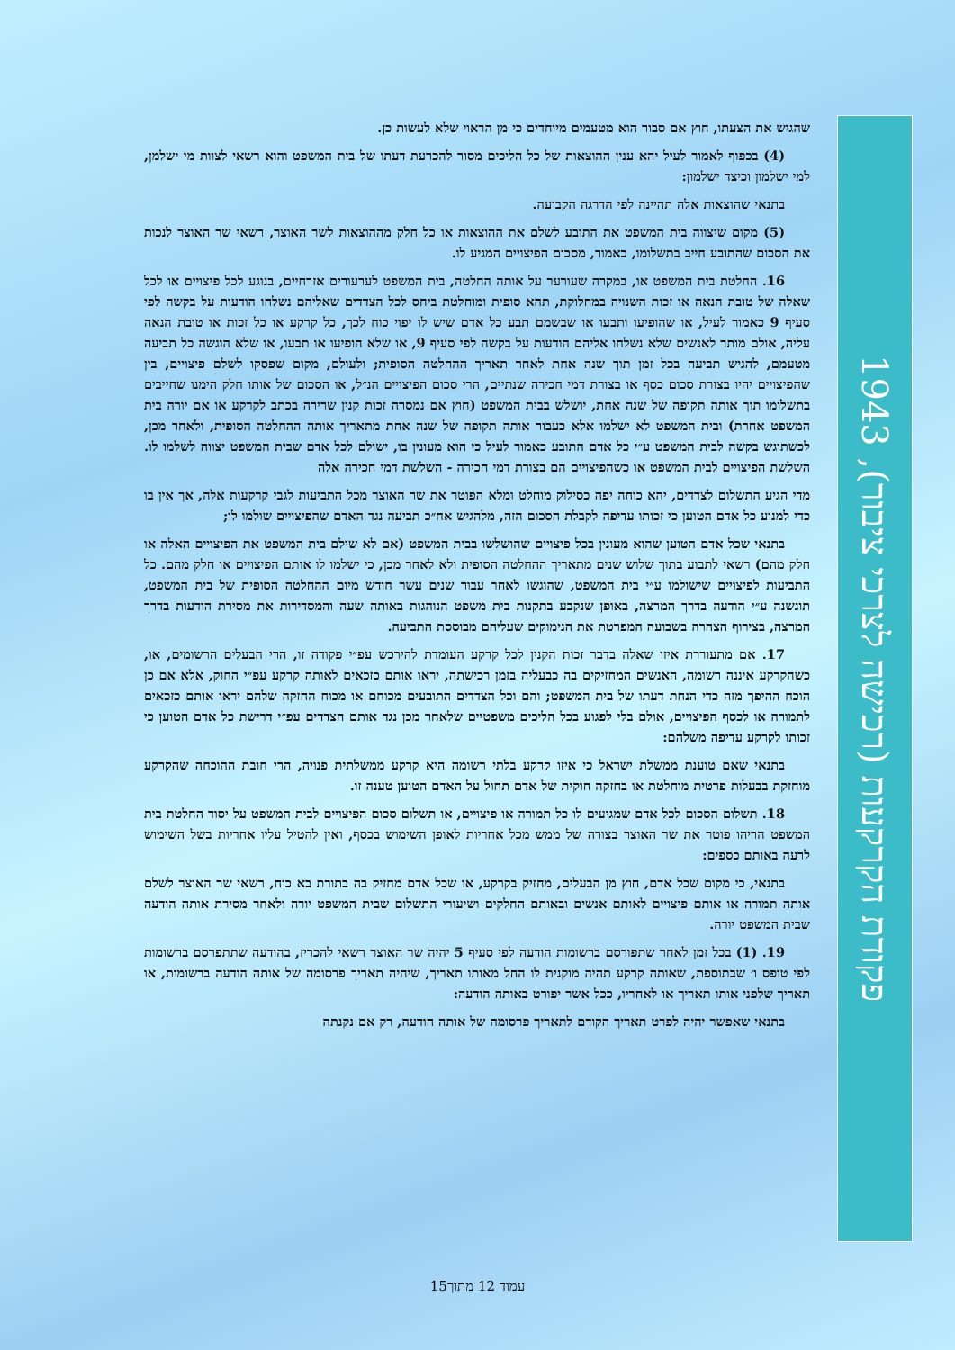שהגיש את הצעתו, חוץ אם סבור הוא מטעמים מיוחדים כי מן הראוי שלא לעשות כן.
(4) בכפוף לאמור לעיל יהא ענין ההוצאות של כל הליכים מסור להכרעת דעתו של בית המשפט והוא רשאי לצוות מי ישלמן, למי ישלמון וכיצד ישלמון:
בתנאי שהוצאות אלה תהיינה לפי הדרגה הקבועה.
(5) מקום שיצווה בית המשפט את התובע לשלם את ההוצאות או כל חלק מההוצאות לשר האוצר, רשאי שר האוצר לנכות את הסכום שהתובע חייב בתשלומו, כאמור, מסכום הפיצויים המגיע לו.
16. החלטת בית המשפט או, במקרה שעורער על אותה החלטה, בית המשפט לערעורים אזרחיים, בנוגע לכל פיצויים או לכל שאלה של טובת הנאה או זכות השנויה במחלוקת, תהא סופית ומוחלטת ביחס לכל הצדדים שאליהם נשלחו הודעות על בקשה לפי סעיף 9 כאמור לעיל, או שהופיעו ותבעו או שבשמם תבע כל אדם שיש לו יפוי כוח לכך, כל קרקע או כל זכות או טובת הנאה עליה, אולם מותר לאנשים שלא נשלחו אליהם הודעות על בקשה לפי סעיף 9, או שלא הופיעו או תבעו, או שלא הוגשה כל תביעה מטעמם, להגיש תביעה בכל זמן תוך שנה אחת לאחר תאריך ההחלטה הסופית; ולעולם, מקום שפסקו לשלם פיצויים, בין שהפיצויים יהיו בצורת סכום כסף או בצורת דמי חכירה שנתיים, הרי סכום הפיצויים הנ״ל, או הסכום של אותו חלק הימנו שחייבים בתשלומו תוך אותה תקופה של שנה אחת, יושלש בבית המשפט (חוץ אם נמסרה זכות קנין שרירה בכתב לקרקע או אם יורה בית המשפט אחרת) ובית המשפט לא ישלמו אלא כעבור אותה תקופה של שנה אחת מתאריך אותה ההחלטה הסופית, ולאחר מכן, לכשתוגש בקשה לבית המשפט ע״י כל אדם התובע כאמור לעיל כי הוא מעונין בו, ישולם לכל אדם שבית המשפט יצווה לשלמו לו. השלשת הפיצויים לבית המשפט או כשהפיצויים הם בצורת דמי חכירה - השלשת דמי חכירה אלה
מדי הגיע התשלום לצדדים, יהא כוחה יפה כסילוק מוחלט ומלא הפוטר את שר האוצר מכל התביעות לגבי קרקעות אלה, אך אין בו כדי למנוע כל אדם הטוען כי זכותו עדיפה לקבלת הסכום הזה, מלהגיש אח״כ תביעה נגד האדם שהפיצויים שולמו לו;
בתנאי שכל אדם הטוען שהוא מעונין בכל פיצויים שהושלשו בבית המשפט (אם לא שילם בית המשפט את הפיצויים האלה או חלק מהם) רשאי לתבוע בתוך שלוש שנים מתאריך ההחלטה הסופית ולא לאחר מכן, כי ישלמו לו אותם הפיצויים או חלק מהם. כל התביעות לפיצויים שישולמו ע״י בית המשפט, שהוגשו לאחר עבור שנים עשר חודש מיום ההחלטה הסופית של בית המשפט, תוגשנה ע״י הודעה בדרך המרצה, באופן שנקבע בתקנות בית משפט הנוהגות באותה שעה והמסדירות את מסירת הודעות בדרך המרצה, בצירוף הצהרה בשבועה המפרטת את הנימוקים שעליהם מבוססת התביעה.
17. אם מתעוררת איזו שאלה בדבר זכות הקנין לכל קרקע העומדת להירכש עפ״י פקודה זו, הרי הבעלים הרשומים, או, כשהקרקע איננה רשומה, האנשים המחזיקים בה כבעליה בזמן רכישתה, יראו אותם כזכאים לאותה קרקע עפ״י החוק, אלא אם כן הוכח ההיפך מזה כדי הנחת דעתו של בית המשפט; והם וכל הצדדים התובעים מכוחם או מכוח החזקה שלהם יראו אותם כזכאים לתמורה או לכסף הפיצויים, אולם בלי לפגוע בכל הליכים משפטיים שלאחר מכן נגד אותם הצדדים עפ״י דרישת כל אדם הטוען כי זכותו לקרקע עדיפה משלהם:
בתנאי שאם טוענת ממשלת ישראל כי איזו קרקע בלתי רשומה היא קרקע ממשלתית פנויה, הרי חובת ההוכחה שהקרקע מוחזקת בבעלות פרטית מוחלטת או בחזקה חוקית של אדם תחול על האדם הטוען טענה זו.
18. תשלום הסכום לכל אדם שמגיעים לו כל תמורה או פיצויים, או תשלום סכום הפיצויים לבית המשפט על יסוד החלטת בית המשפט הריהו פוטר את שר האוצר בצורה של ממש מכל אחריות לאופן השימוש בכסף, ואין להטיל עליו אחריות בשל השימוש לרעה באותם כספים:
בתנאי, כי מקום שכל אדם, חוץ מן הבעלים, מחזיק בקרקע, או שכל אדם מחזיק בה בתורת בא כוח, רשאי שר האוצר לשלם אותה תמורה או אותם פיצויים לאותם אנשים ובאותם החלקים ושיעורי התשלום שבית המשפט יורה ולאחר מסירת אותה הודעה שבית המשפט יורה.
19. (1) בכל זמן לאחר שתפורסם ברשומות הודעה לפי סעיף 5 יהיה שר האוצר רשאי להכריז, בהודעה שתתפרסם ברשומות לפי טופס ו׳ שבתוספת, שאותה קרקע תהיה מוקנית לו החל מאותו תאריך, שיהיה תאריך פרסומה של אותה הודעה ברשומות, או תאריך שלפני אותו תאריך או לאחריו, ככל אשר יפורט באותה הודעה:
בתנאי שאפשר יהיה לפרט תאריך הקודם לתאריך פרסומה של אותה הודעה, רק אם נקנתה
פקודת הקרקעות (רכישה לצרכי ציבור), 1943
עמוד 12 מתוך15